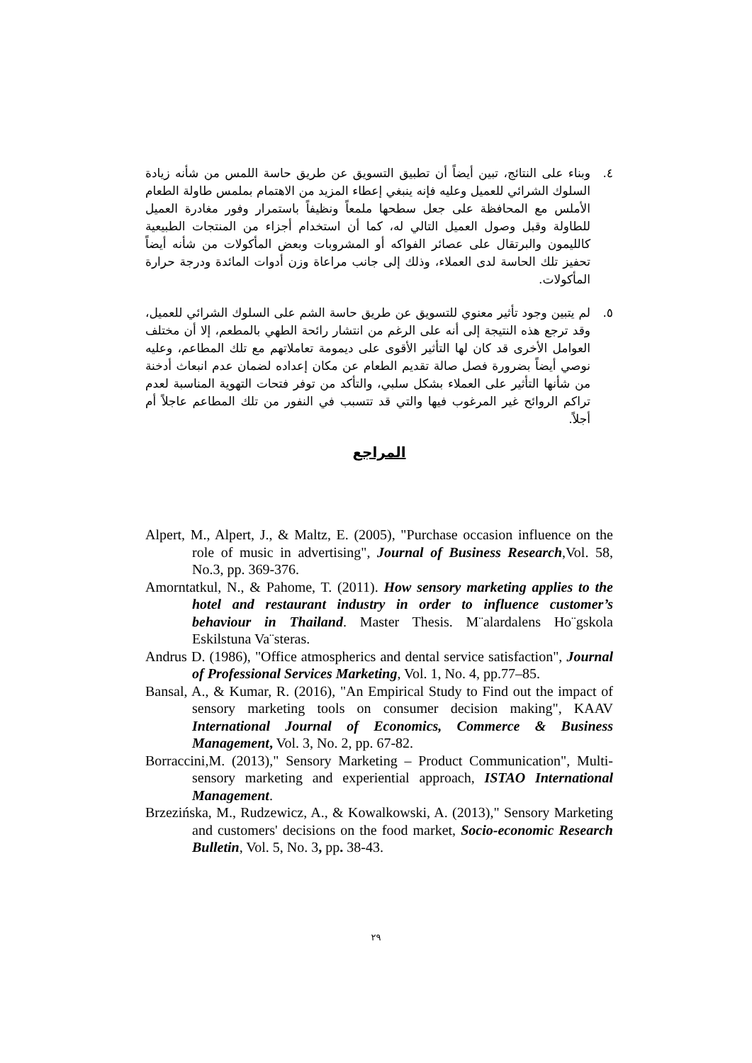٤. وبناء على النتائج، تبين أيضاً أن تطبيق التسويق عن طريق حاسة اللمس من شأنه زيادة السلوك الشرائي للعميل وعليه فإنه ينبغي إعطاء المزيد من الاهتمام بملمس طاولة الطعام الأملس مع المحافظة على جعل سطحها ملمعاً ونظيفاً باستمرار وفور مغادرة العميل للطاولة وقبل وصول العميل التالي له، كما أن استخدام أجزاء من المنتجات الطبيعية كالليمون والبرتقال على عصائر الفواكه أو المشروبات وبعض المأكولات من شأنه أيضاً تحفيز تلك الحاسة لدى العملاء، وذلك إلى جانب مراعاة وزن أدوات المائدة ودرجة حرارة المأكولات.
٥. لم يتبين وجود تأثير معنوي للتسويق عن طريق حاسة الشم على السلوك الشرائي للعميل، وقد ترجع هذه النتيجة إلى أنه على الرغم من انتشار رائحة الطهي بالمطعم، إلا أن مختلف العوامل الأخرى قد كان لها التأثير الأقوى على ديمومة تعاملاتهم مع تلك المطاعم، وعليه نوصي أيضاً بضرورة فصل صالة تقديم الطعام عن مكان إعداده لضمان عدم انبعاث أدخنة من شأنها التأثير على العملاء بشكل سلبي، والتأكد من توفر فتحات التهوية المناسبة لعدم تراكم الروائح غير المرغوب فيها والتي قد تتسبب في النفور من تلك المطاعم عاجلاً أم أجلاً.
المراجع
Alpert, M., Alpert, J., & Maltz, E. (2005), "Purchase occasion influence on the role of music in advertising", Journal of Business Research,Vol. 58, No.3, pp. 369-376.
Amorntatkul, N., & Pahome, T. (2011). How sensory marketing applies to the hotel and restaurant industry in order to influence customer’s behaviour in Thailand. Master Thesis. M¨alardalens Ho¨gskola Eskilstuna Va¨steras.
Andrus D. (1986), "Office atmospherics and dental service satisfaction", Journal of Professional Services Marketing, Vol. 1, No. 4, pp.77–85.
Bansal, A., & Kumar, R. (2016), "An Empirical Study to Find out the impact of sensory marketing tools on consumer decision making", KAAV International Journal of Economics, Commerce & Business Management, Vol. 3, No. 2, pp. 67-82.
Borraccini,M. (2013)," Sensory Marketing – Product Communication", Multi-sensory marketing and experiential approach, ISTAO International Management.
Brzezińska, M., Rudzewicz, A., & Kowalkowski, A. (2013)," Sensory Marketing and customers' decisions on the food market, Socio-economic Research Bulletin, Vol. 5, No. 3, pp. 38-43.
٢٩